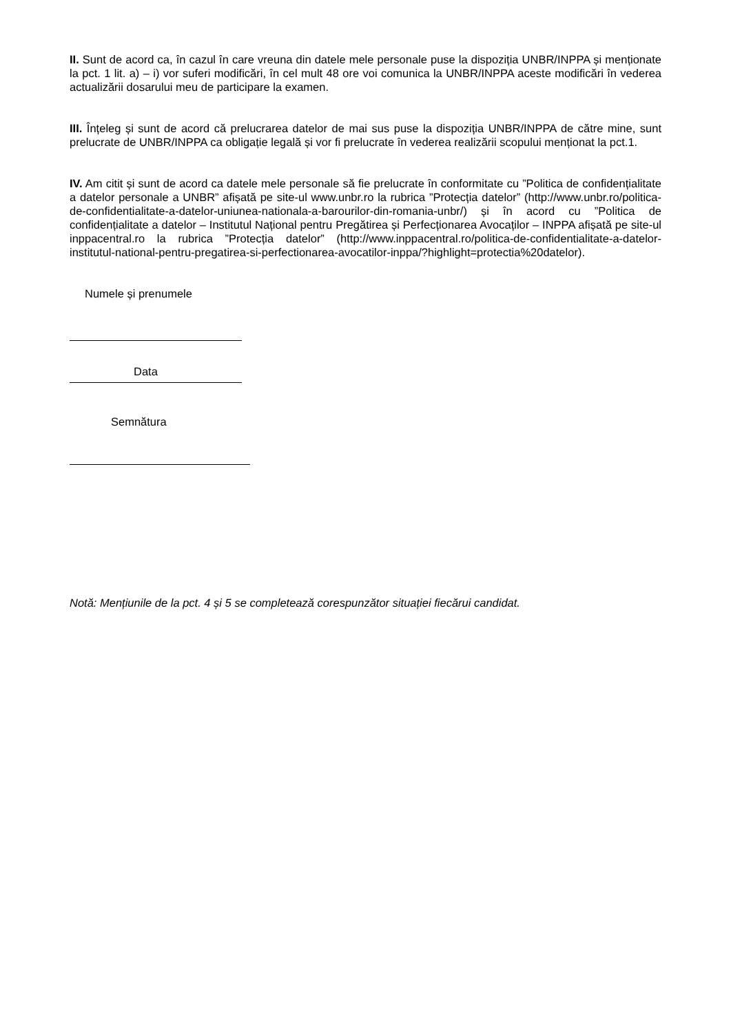II. Sunt de acord ca, în cazul în care vreuna din datele mele personale puse la dispoziția UNBR/INPPA și menționate la pct. 1 lit. a) – i) vor suferi modificări, în cel mult 48 ore voi comunica la UNBR/INPPA aceste modificări în vederea actualizării dosarului meu de participare la examen.
III. Înțeleg și sunt de acord că prelucrarea datelor de mai sus puse la dispoziția UNBR/INPPA de către mine, sunt prelucrate de UNBR/INPPA ca obligație legală și vor fi prelucrate în vederea realizării scopului menționat la pct.1.
IV. Am citit și sunt de acord ca datele mele personale să fie prelucrate în conformitate cu ”Politica de confidențialitate a datelor personale a UNBR” afișată pe site-ul www.unbr.ro la rubrica ”Protecția datelor” (http://www.unbr.ro/politica-de-confidentialitate-a-datelor-uniunea-nationala-a-barourilor-din-romania-unbr/) și în acord cu ”Politica de confidențialitate a datelor – Institutul Național pentru Pregătirea și Perfecționarea Avocaților – INPPA afișată pe site-ul inppacentral.ro la rubrica ”Protecția datelor” (http://www.inppacentral.ro/politica-de-confidentialitate-a-datelor-institutul-national-pentru-pregatirea-si-perfectionarea-avocatilor-inppa/?highlight=protectia%20datelor).
Numele și prenumele
Data
Semnătura
Notă: Mențiunile de la pct. 4 și 5 se completează corespunzător situației fiecărui candidat.